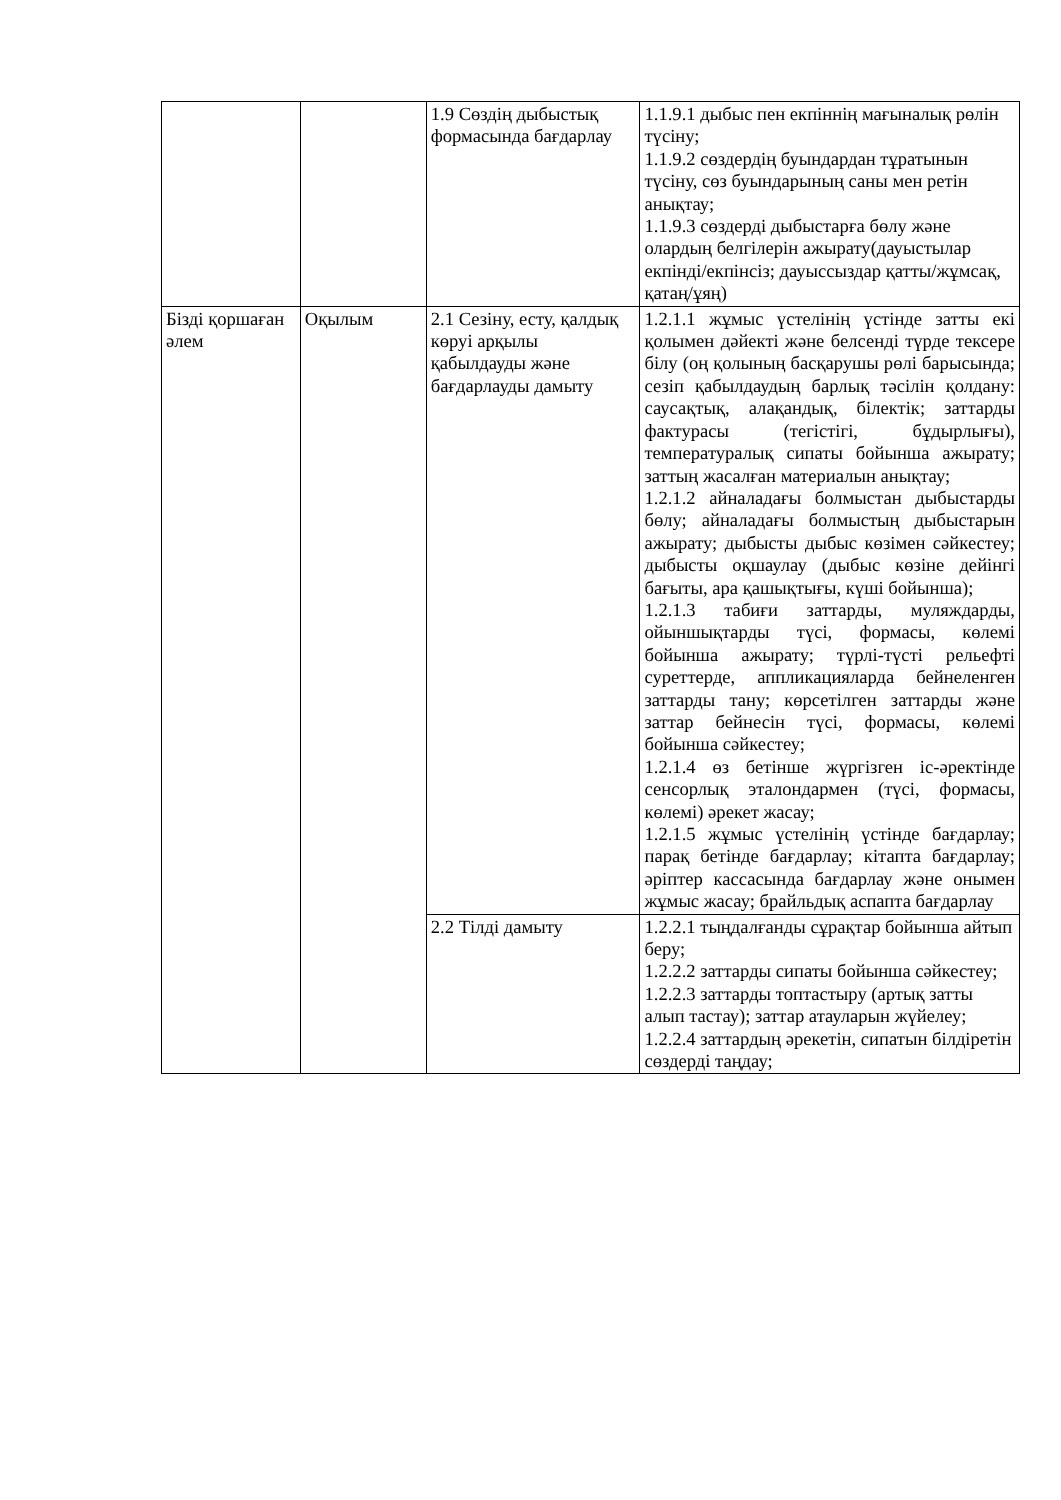| | | 1.9 Сөздің дыбыстық формасында бағдарлау | 1.1.9.1 дыбыс пен екпіннің мағыналық рөлін түсіну; 1.1.9.2 сөздердің буындардан тұратынын түсіну, сөз буындарының саны мен ретін анықтау; 1.1.9.3 сөздерді дыбыстарға бөлу және олардың белгілерін ажырату(дауыстылар екпінді/екпінсіз; дауыссыздар қатты/жұмсақ, қатаң/ұяң) |
| Бізді қоршаған әлем | Оқылым | 2.1 Сезіну, есту, қалдық көруі арқылы қабылдауды және бағдарлауды дамыту | 1.2.1.1 жұмыс үстелінің үстінде затты екі қолымен дәйекті және белсенді түрде тексере білу (оң қолының басқарушы рөлі барысында; сезіп қабылдаудың барлық тәсілін қолдану: саусақтық, алақандық, білектік; заттарды фактурасы (тегістігі, бұдырлығы), температуралық сипаты бойынша ажырату; заттың жасалған материалын анықтау; 1.2.1.2 айналадағы болмыстан дыбыстарды бөлу; айналадағы болмыстың дыбыстарын ажырату; дыбысты дыбыс көзімен сәйкестеу; дыбысты оқшаулау (дыбыс көзіне дейінгі бағыты, ара қашықтығы, күші бойынша); 1.2.1.3 табиғи заттарды, муляждарды, ойыншықтарды түсі, формасы, көлемі бойынша ажырату; түрлі-түсті рельефті суреттерде, аппликацияларда бейнеленген заттарды тану; көрсетілген заттарды және заттар бейнесін түсі, формасы, көлемі бойынша сәйкестеу; 1.2.1.4 өз бетінше жүргізген іс-әректінде сенсорлық эталондармен (түсі, формасы, көлемі) әрекет жасау; 1.2.1.5 жұмыс үстелінің үстінде бағдарлау; парақ бетінде бағдарлау; кітапта бағдарлау; әріптер кассасында бағдарлау және онымен жұмыс жасау; брайльдық аспапта бағдарлау |
| | | 2.2 Тілді дамыту | 1.2.2.1 тыңдалғанды сұрақтар бойынша айтып беру; 1.2.2.2 заттарды сипаты бойынша сәйкестеу; 1.2.2.3 заттарды топтастыру (артық затты алып тастау); заттар атауларын жүйелеу; 1.2.2.4 заттардың әрекетін, сипатын білдіретін сөздерді таңдау; |